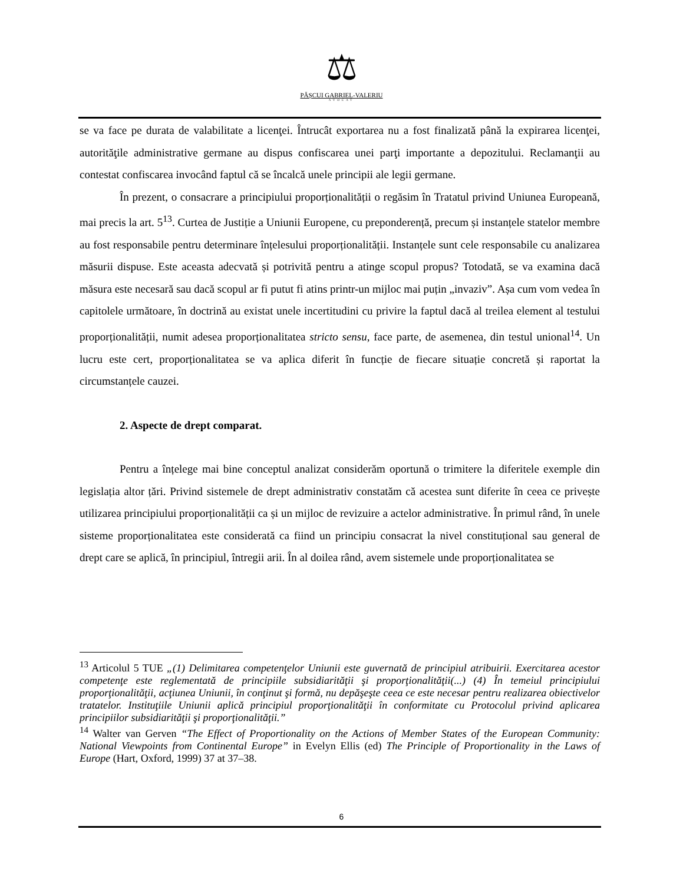⚖
PĂȘCUI GABRIEL-VALERIU
AVOCAT
se va face pe durata de valabilitate a licenţei. Întrucât exportarea nu a fost finalizată până la expirarea licenţei, autorităţile administrative germane au dispus confiscarea unei parţi importante a depozitului. Reclamanţii au contestat confiscarea invocând faptul că se încalcă unele principii ale legii germane.
În prezent, o consacrare a principiului proporționalității o regăsim în Tratatul privind Uniunea Europeană, mai precis la art. 5<sup>13</sup>. Curtea de Justiție a Uniunii Europene, cu preponderență, precum și instanțele statelor membre au fost responsabile pentru determinare înțelesului proporționalității. Instanțele sunt cele responsabile cu analizarea măsurii dispuse. Este aceasta adecvată și potrivită pentru a atinge scopul propus? Totodată, se va examina dacă măsura este necesară sau dacă scopul ar fi putut fi atins printr-un mijloc mai puțin „invaziv”. Așa cum vom vedea în capitolele următoare, în doctrină au existat unele incertitudini cu privire la faptul dacă al treilea element al testului proporționalității, numit adesea proporționalitatea stricto sensu, face parte, de asemenea, din testul unional<sup>14</sup>. Un lucru este cert, proporționalitatea se va aplica diferit în funcție de fiecare situație concretă și raportat la circumstanțele cauzei.
2. Aspecte de drept comparat.
Pentru a înțelege mai bine conceptul analizat considerăm oportună o trimitere la diferitele exemple din legislația altor țări. Privind sistemele de drept administrativ constatăm că acestea sunt diferite în ceea ce privește utilizarea principiului proporționalității ca și un mijloc de revizuire a actelor administrative. În primul rând, în unele sisteme proporționalitatea este considerată ca fiind un principiu consacrat la nivel constituțional sau general de drept care se aplică, în principiul, întregii arii. În al doilea rând, avem sistemele unde proporționalitatea se
<sup>13</sup> Articolul 5 TUE „(1) Delimitarea competenţelor Uniunii este guvernată de principiul atribuirii. Exercitarea acestor competenţe este reglementată de principiile subsidiarităţii şi proporţionalităţii(...) (4) În temeiul principiului proporţionalităţii, acţiunea Uniunii, în conţinut şi formă, nu depăşeşte ceea ce este necesar pentru realizarea obiectivelor tratatelor. Instituţiile Uniunii aplică principiul proporţionalităţii în conformitate cu Protocolul privind aplicarea principiilor subsidiarităţii şi proporţionalităţii.”
<sup>14</sup> Walter van Gerven “The Effect of Proportionality on the Actions of Member States of the European Community: National Viewpoints from Continental Europe” in Evelyn Ellis (ed) The Principle of Proportionality in the Laws of Europe (Hart, Oxford, 1999) 37 at 37–38.
6